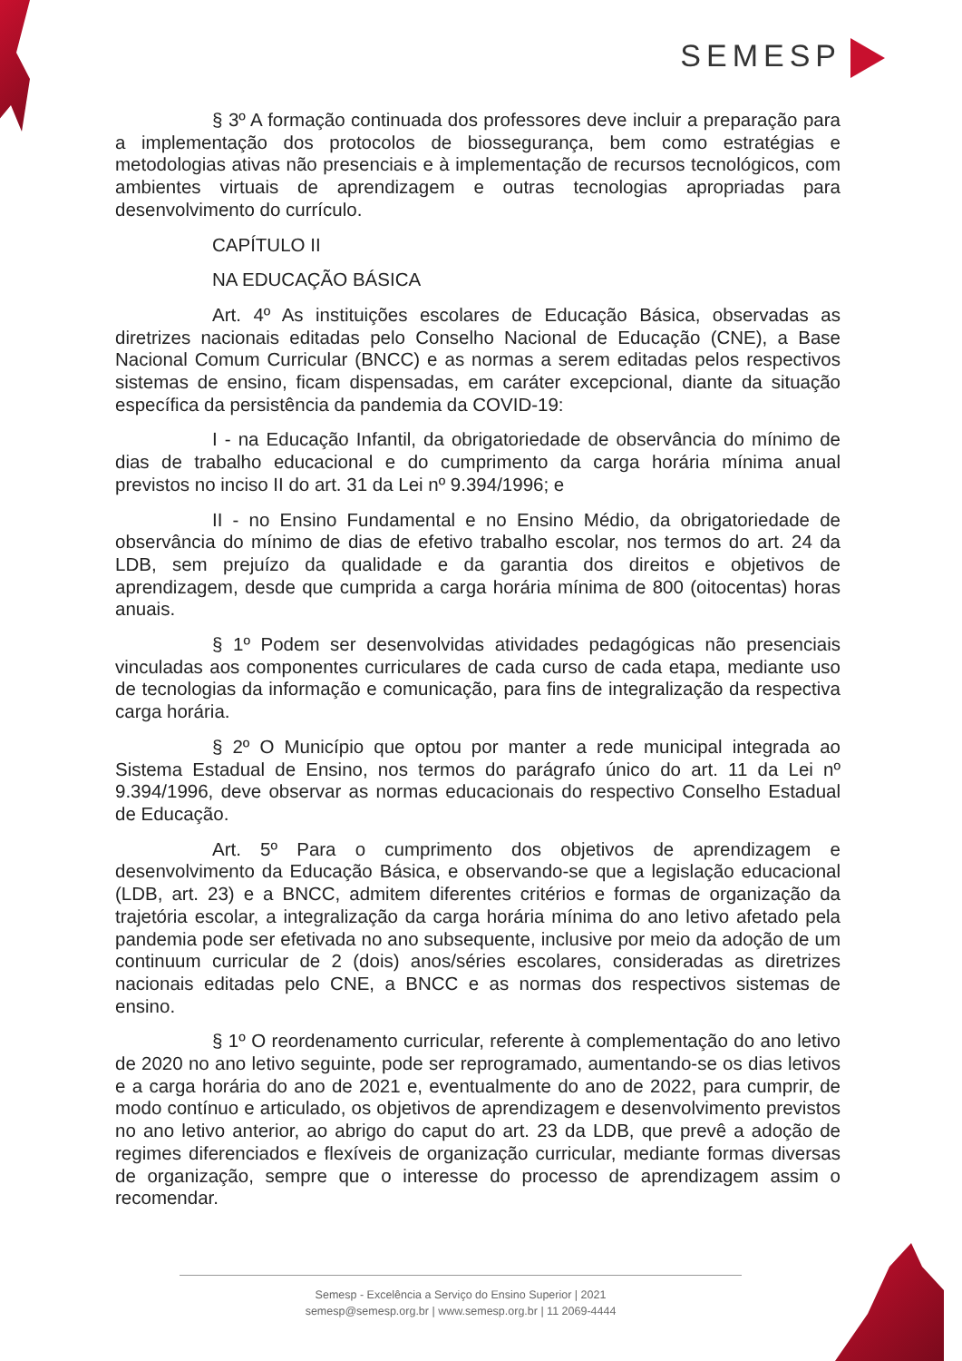SEMESP
§ 3º A formação continuada dos professores deve incluir a preparação para a implementação dos protocolos de biossegurança, bem como estratégias e metodologias ativas não presenciais e à implementação de recursos tecnológicos, com ambientes virtuais de aprendizagem e outras tecnologias apropriadas para desenvolvimento do currículo.
CAPÍTULO II
NA EDUCAÇÃO BÁSICA
Art. 4º As instituições escolares de Educação Básica, observadas as diretrizes nacionais editadas pelo Conselho Nacional de Educação (CNE), a Base Nacional Comum Curricular (BNCC) e as normas a serem editadas pelos respectivos sistemas de ensino, ficam dispensadas, em caráter excepcional, diante da situação específica da persistência da pandemia da COVID-19:
I - na Educação Infantil, da obrigatoriedade de observância do mínimo de dias de trabalho educacional e do cumprimento da carga horária mínima anual previstos no inciso II do art. 31 da Lei nº 9.394/1996; e
II - no Ensino Fundamental e no Ensino Médio, da obrigatoriedade de observância do mínimo de dias de efetivo trabalho escolar, nos termos do art. 24 da LDB, sem prejuízo da qualidade e da garantia dos direitos e objetivos de aprendizagem, desde que cumprida a carga horária mínima de 800 (oitocentas) horas anuais.
§ 1º Podem ser desenvolvidas atividades pedagógicas não presenciais vinculadas aos componentes curriculares de cada curso de cada etapa, mediante uso de tecnologias da informação e comunicação, para fins de integralização da respectiva carga horária.
§ 2º O Município que optou por manter a rede municipal integrada ao Sistema Estadual de Ensino, nos termos do parágrafo único do art. 11 da Lei nº 9.394/1996, deve observar as normas educacionais do respectivo Conselho Estadual de Educação.
Art. 5º Para o cumprimento dos objetivos de aprendizagem e desenvolvimento da Educação Básica, e observando-se que a legislação educacional (LDB, art. 23) e a BNCC, admitem diferentes critérios e formas de organização da trajetória escolar, a integralização da carga horária mínima do ano letivo afetado pela pandemia pode ser efetivada no ano subsequente, inclusive por meio da adoção de um continuum curricular de 2 (dois) anos/séries escolares, consideradas as diretrizes nacionais editadas pelo CNE, a BNCC e as normas dos respectivos sistemas de ensino.
§ 1º O reordenamento curricular, referente à complementação do ano letivo de 2020 no ano letivo seguinte, pode ser reprogramado, aumentando-se os dias letivos e a carga horária do ano de 2021 e, eventualmente do ano de 2022, para cumprir, de modo contínuo e articulado, os objetivos de aprendizagem e desenvolvimento previstos no ano letivo anterior, ao abrigo do caput do art. 23 da LDB, que prevê a adoção de regimes diferenciados e flexíveis de organização curricular, mediante formas diversas de organização, sempre que o interesse do processo de aprendizagem assim o recomendar.
Semesp - Excelência a Serviço do Ensino Superior | 2021
semesp@semesp.org.br | www.semesp.org.br | 11 2069-4444